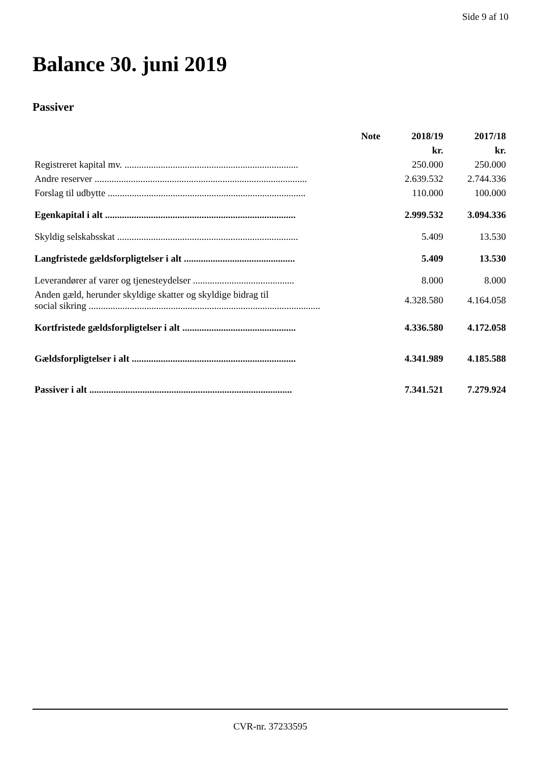Side 9 af 10
Balance 30. juni 2019
Passiver
| | Note | 2018/19 | 2017/18 |
| --- | --- | --- | --- |
| | | kr. | kr. |
| Registreret kapital mv. ........................................................................ | | 250.000 | 250.000 |
| Andre reserver ........................................................................................ | | 2.639.532 | 2.744.336 |
| Forslag til udbytte .................................................................................. | | 110.000 | 100.000 |
| Egenkapital i alt ............................................................................... | | 2.999.532 | 3.094.336 |
| Skyldig selskabsskat ........................................................................... | | 5.409 | 13.530 |
| Langfristede gældsforpligtelser i alt .............................................. | | 5.409 | 13.530 |
| Leverandører af varer og tjenesteydelser .......................................... | | 8.000 | 8.000 |
| Anden gæld, herunder skyldige skatter og skyldige bidrag til social sikring ................................................................................................ | | 4.328.580 | 4.164.058 |
| Kortfristede gældsforpligtelser i alt ............................................... | | 4.336.580 | 4.172.058 |
| Gældsforpligtelser i alt .................................................................... | | 4.341.989 | 4.185.588 |
| Passiver i alt .................................................................................... | | 7.341.521 | 7.279.924 |
CVR-nr. 37233595